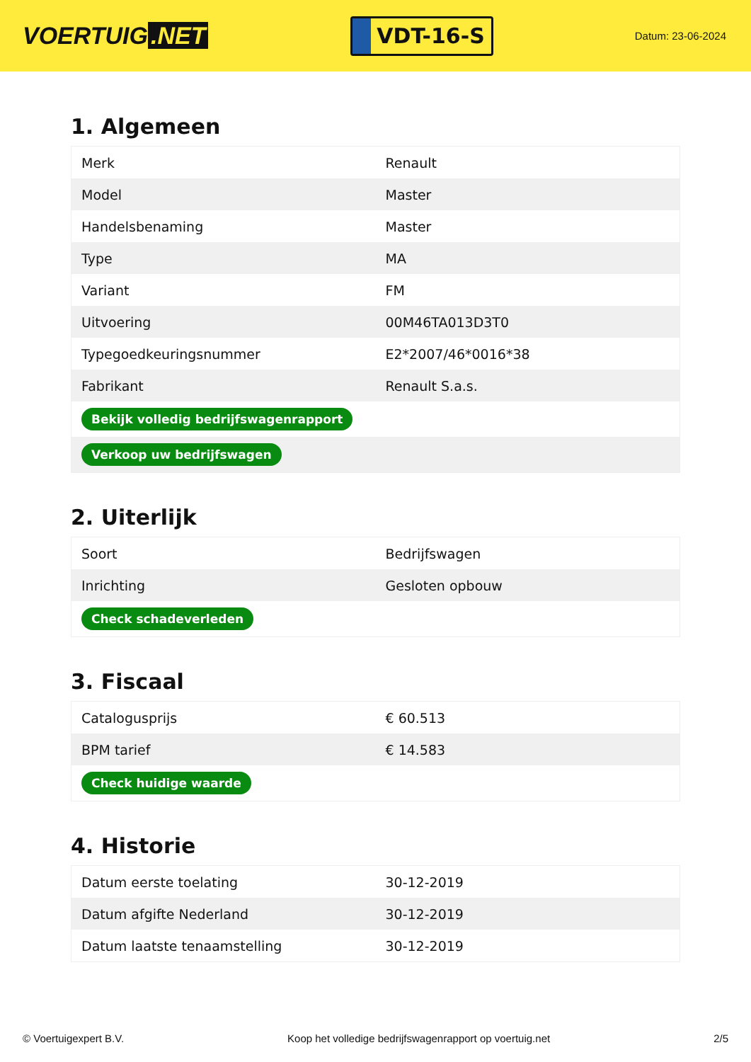VOERTUIG.NET
VDT-16-S
Datum: 23-06-2024
1. Algemeen
| Merk | Renault |
| Model | Master |
| Handelsbenaming | Master |
| Type | MA |
| Variant | FM |
| Uitvoering | 00M46TA013D3T0 |
| Typegoedkeuringsnummer | E2*2007/46*0016*38 |
| Fabrikant | Renault S.a.s. |
| Bekijk volledig bedrijfswagenrapport | |
| Verkoop uw bedrijfswagen | |
2. Uiterlijk
| Soort | Bedrijfswagen |
| Inrichting | Gesloten opbouw |
| Check schadeverleden | |
3. Fiscaal
| Catalogusprijs | € 60.513 |
| BPM tarief | € 14.583 |
| Check huidige waarde | |
4. Historie
| Datum eerste toelating | 30-12-2019 |
| Datum afgifte Nederland | 30-12-2019 |
| Datum laatste tenaamstelling | 30-12-2019 |
© Voertuigexpert B.V. Koop het volledige bedrijfswagenrapport op voertuig.net 2/5